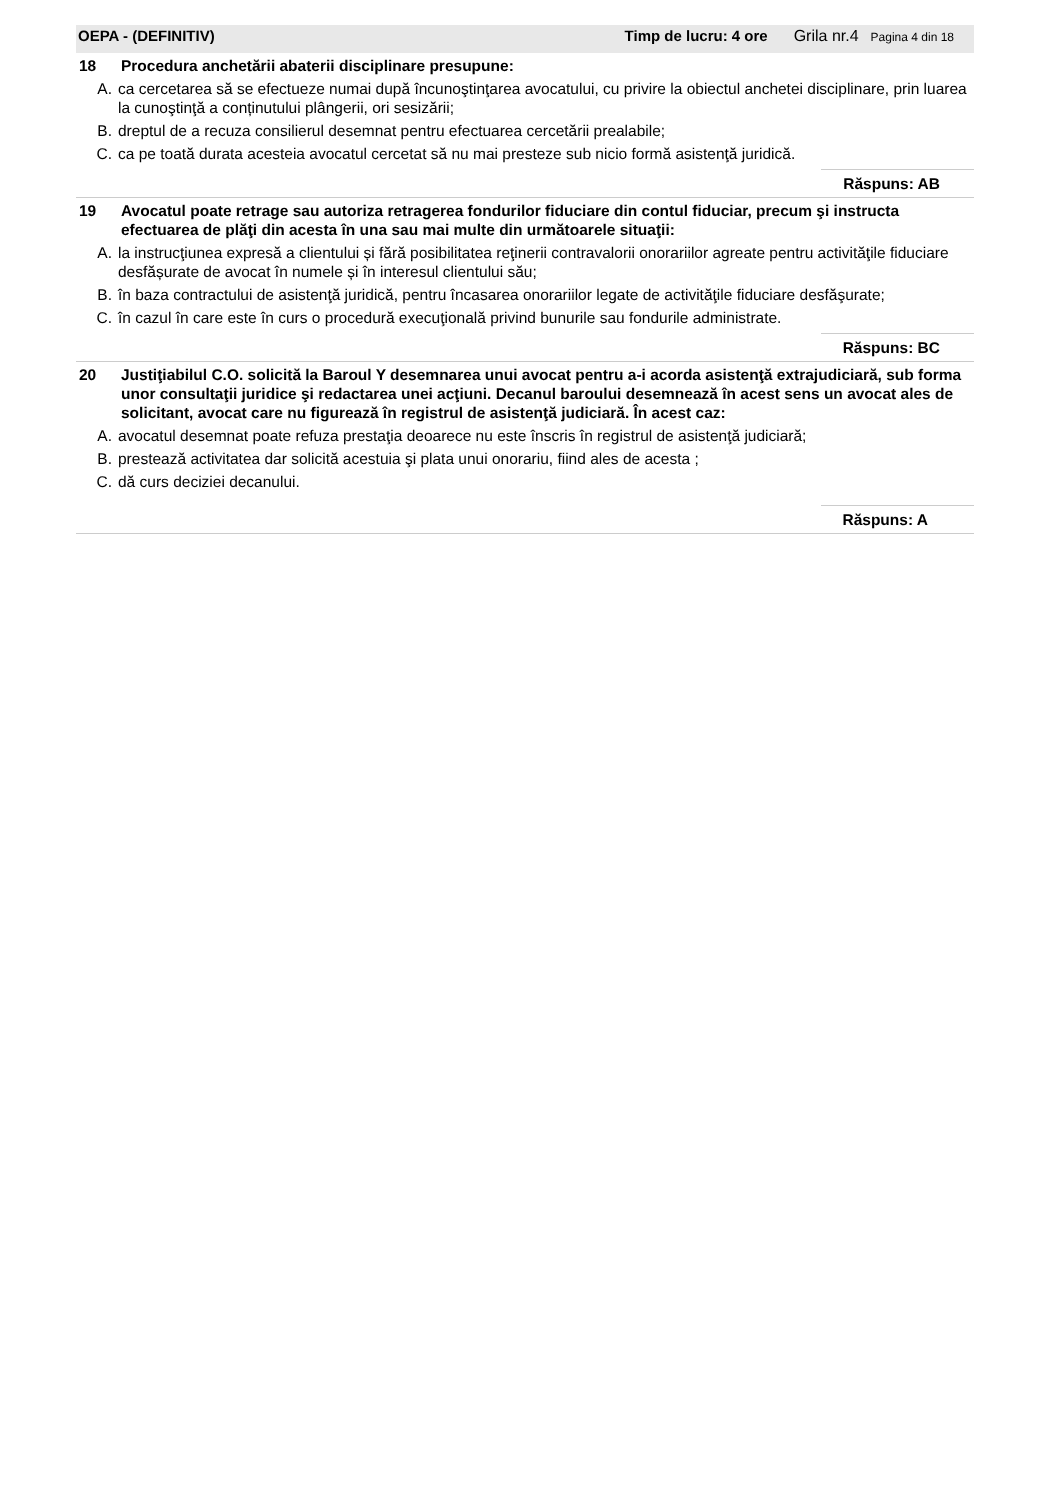OEPA - (DEFINITIV) Timp de lucru: 4 ore Grila nr.4 Pagina 4 din 18
18 Procedura anchetării abaterii disciplinare presupune:
A. ca cercetarea să se efectueze numai după încunoştinţarea avocatului, cu privire la obiectul anchetei disciplinare, prin luarea la cunoştinţă a conținutului plângerii, ori sesizării;
B. dreptul de a recuza consilierul desemnat pentru efectuarea cercetării prealabile;
C. ca pe toată durata acesteia avocatul cercetat să nu mai presteze sub nicio formă asistenţă juridică.
Răspuns: AB
19 Avocatul poate retrage sau autoriza retragerea fondurilor fiduciare din contul fiduciar, precum şi instructa efectuarea de plăţi din acesta în una sau mai multe din următoarele situaţii:
A. la instrucţiunea expresă a clientului și fără posibilitatea reţinerii contravalorii onorariilor agreate pentru activităţile fiduciare desfășurate de avocat în numele și în interesul clientului său;
B. în baza contractului de asistenţă juridică, pentru încasarea onorariilor legate de activităţile fiduciare desfăşurate;
C. în cazul în care este în curs o procedură execuţională privind bunurile sau fondurile administrate.
Răspuns: BC
20 Justiţiabilul C.O. solicită la Baroul Y desemnarea unui avocat pentru a-i acorda asistenţă extrajudiciară, sub forma unor consultaţii juridice şi redactarea unei acţiuni. Decanul baroului desemnează în acest sens un avocat ales de solicitant, avocat care nu figurează în registrul de asistenţă judiciară. În acest caz:
A. avocatul desemnat poate refuza prestaţia deoarece nu este înscris în registrul de asistenţă judiciară;
B. prestează activitatea dar solicită acestuia şi plata unui onorariu, fiind ales de acesta ;
C. dă curs deciziei decanului.
Răspuns: A